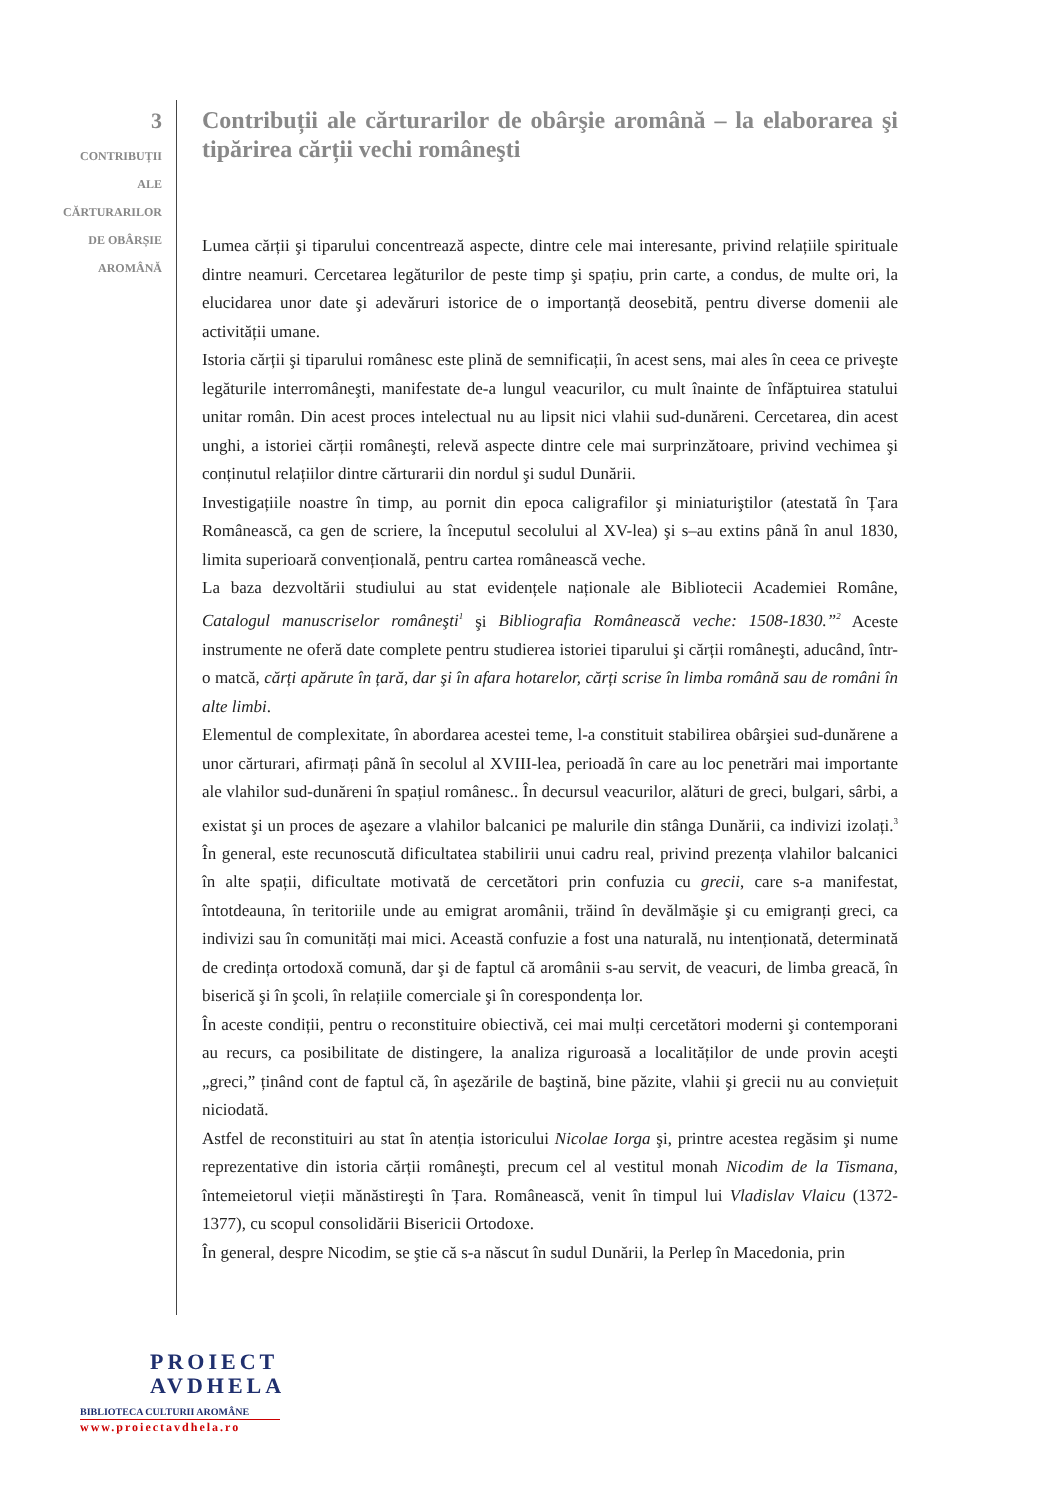3
CONTRIBUȚII
ALE
CĂRTURARILOR
DE OBÂRȘIE
AROMÂNĂ
Contribuții ale cărturarilor de obârşie aromână – la elaborarea şi tipărirea cărții vechi româneşti
Lumea cărții şi tiparului concentrează aspecte, dintre cele mai interesante, privind relațiile spirituale dintre neamuri. Cercetarea legăturilor de peste timp şi spațiu, prin carte, a condus, de multe ori, la elucidarea unor date şi adevăruri istorice de o importanță deosebită, pentru diverse domenii ale activității umane.
Istoria cărții şi tiparului românesc este plină de semnificații, în acest sens, mai ales în ceea ce priveşte legăturile interromâneşti, manifestate de-a lungul veacurilor, cu mult înainte de înfăptuirea statului unitar român. Din acest proces intelectual nu au lipsit nici vlahii sud-dunăreni. Cercetarea, din acest unghi, a istoriei cărții româneşti, relevă aspecte dintre cele mai surprinzătoare, privind vechimea şi conținutul relațiilor dintre cărturarii din nordul şi sudul Dunării.
Investigațiile noastre în timp, au pornit din epoca caligrafilor şi miniaturiştilor (atestată în Țara Românească, ca gen de scriere, la începutul secolului al XV-lea) şi s–au extins până în anul 1830, limita superioară convențională, pentru cartea românească veche.
La baza dezvoltării studiului au stat evidențele naționale ale Bibliotecii Academiei Române, Catalogul manuscriselor româneşti<sup>1</sup> şi Bibliografia Românească veche: 1508-1830.”<sup>2</sup> Aceste instrumente ne oferă date complete pentru studierea istoriei tiparului şi cărții româneşti, aducând, într-o matcă, cărți apărute în țară, dar şi în afara hotarelor, cărți scrise în limba română sau de români în alte limbi.
Elementul de complexitate, în abordarea acestei teme, l-a constituit stabilirea obârşiei sud-dunărene a unor cărturari, afirmați până în secolul al XVIII-lea, perioadă în care au loc penetrări mai importante ale vlahilor sud-dunăreni în spațiul românesc.. În decursul veacurilor, alături de greci, bulgari, sârbi, a existat şi un proces de aşezare a vlahilor balcanici pe malurile din stânga Dunării, ca indivizi izolați.<sup>3</sup> În general, este recunoscută dificultatea stabilirii unui cadru real, privind prezența vlahilor balcanici în alte spații, dificultate motivată de cercetători prin confuzia cu grecii, care s-a manifestat, întotdeauna, în teritoriile unde au emigrat aromânii, trăind în devălmăşie şi cu emigranți greci, ca indivizi sau în comunități mai mici. Această confuzie a fost una naturală, nu intenționată, determinată de credința ortodoxă comună, dar şi de faptul că aromânii s-au servit, de veacuri, de limba greacă, în biserică şi în şcoli, în relațiile comerciale şi în corespondența lor.
În aceste condiții, pentru o reconstituire obiectivă, cei mai mulți cercetători moderni şi contemporani au recurs, ca posibilitate de distingere, la analiza riguroasă a localităților de unde provin aceşti „greci,” ținând cont de faptul că, în aşezările de baştină, bine păzite, vlahii şi grecii nu au conviețuit niciodată.
Astfel de reconstituiri au stat în atenția istoricului Nicolae Iorga şi, printre acestea regăsim şi nume reprezentative din istoria cărții româneşti, precum cel al vestitul monah Nicodim de la Tismana, întemeietorul vieții mănăstireşti în Țara. Românească, venit în timpul lui Vladislav Vlaicu (1372-1377), cu scopul consolidării Bisericii Ortodoxe.
În general, despre Nicodim, se ştie că s-a născut în sudul Dunării, la Perlep în Macedonia, prin
PROIECT
AVDHELA
BIBLIOTECA CULTURII AROMÂNE
www.proiectavdhela.ro